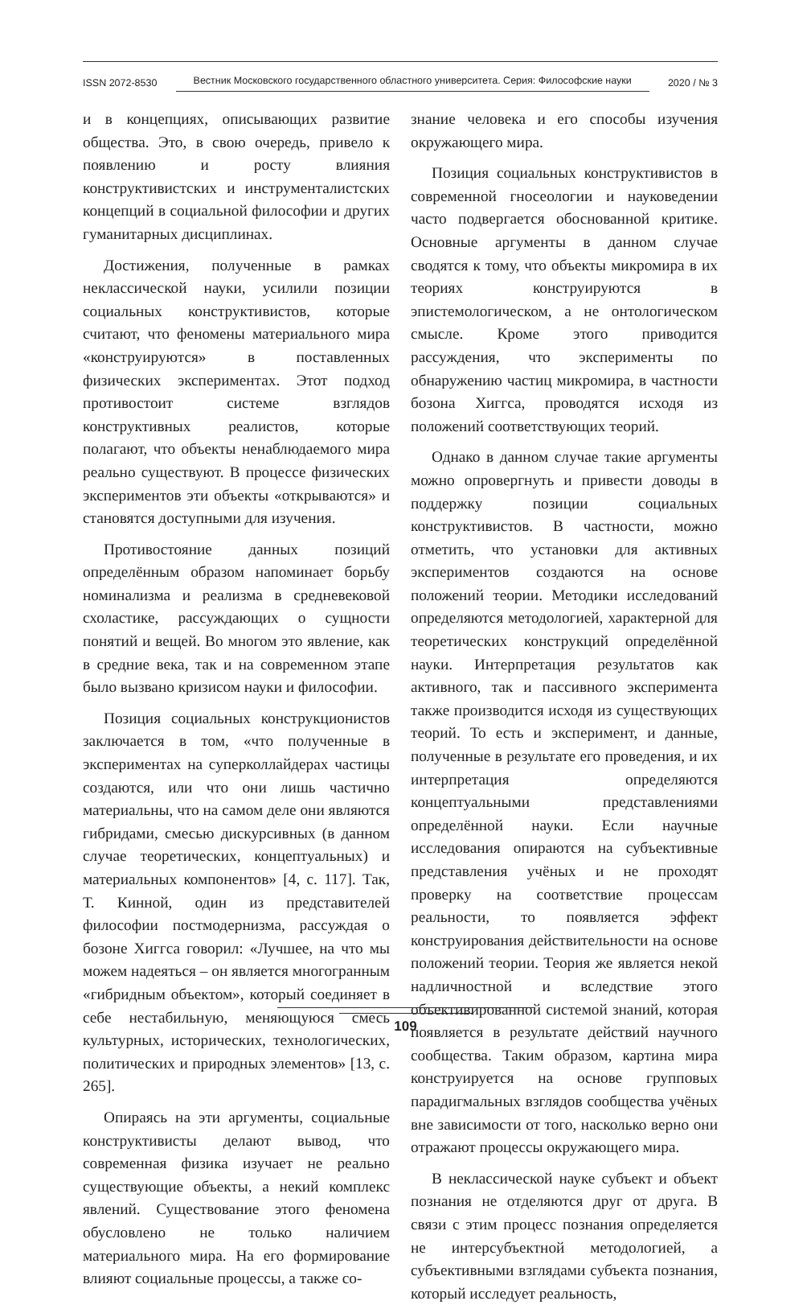ISSN 2072-8530 Вестник Московского государственного областного университета. Серия: Философские науки 2020 / № 3
и в концепциях, описывающих развитие общества. Это, в свою очередь, привело к появлению и росту влияния конструктивистских и инструменталистских концепций в социальной философии и других гуманитарных дисциплинах.
Достижения, полученные в рамках неклассической науки, усилили позиции социальных конструктивистов, которые считают, что феномены материального мира «конструируются» в поставленных физических экспериментах. Этот подход противостоит системе взглядов конструктивных реалистов, которые полагают, что объекты ненаблюдаемого мира реально существуют. В процессе физических экспериментов эти объекты «открываются» и становятся доступными для изучения.
Противостояние данных позиций определённым образом напоминает борьбу номинализма и реализма в средневековой схоластике, рассуждающих о сущности понятий и вещей. Во многом это явление, как в средние века, так и на современном этапе было вызвано кризисом науки и философии.
Позиция социальных конструкционистов заключается в том, «что полученные в экспериментах на суперколлайдерах частицы создаются, или что они лишь частично материальны, что на самом деле они являются гибридами, смесью дискурсивных (в данном случае теоретических, концептуальных) и материальных компонентов» [4, с. 117]. Так, Т. Кинной, один из представителей философии постмодернизма, рассуждая о бозоне Хиггса говорил: «Лучшее, на что мы можем надеяться – он является многогранным «гибридным объектом», который соединяет в себе нестабильную, меняющуюся смесь культурных, исторических, технологических, политических и природных элементов» [13, с. 265].
Опираясь на эти аргументы, социальные конструктивисты делают вывод, что современная физика изучает не реально существующие объекты, а некий комплекс явлений. Существование этого феномена обусловлено не только наличием материального мира. На его формирование влияют социальные процессы, а также со-
знание человека и его способы изучения окружающего мира.
Позиция социальных конструктивистов в современной гносеологии и науковедении часто подвергается обоснованной критике. Основные аргументы в данном случае сводятся к тому, что объекты микромира в их теориях конструируются в эпистемологическом, а не онтологическом смысле. Кроме этого приводится рассуждения, что эксперименты по обнаружению частиц микромира, в частности бозона Хиггса, проводятся исходя из положений соответствующих теорий.
Однако в данном случае такие аргументы можно опровергнуть и привести доводы в поддержку позиции социальных конструктивистов. В частности, можно отметить, что установки для активных экспериментов создаются на основе положений теории. Методики исследований определяются методологией, характерной для теоретических конструкций определённой науки. Интерпретация результатов как активного, так и пассивного эксперимента также производится исходя из существующих теорий. То есть и эксперимент, и данные, полученные в результате его проведения, и их интерпретация определяются концептуальными представлениями определённой науки. Если научные исследования опираются на субъективные представления учёных и не проходят проверку на соответствие процессам реальности, то появляется эффект конструирования действительности на основе положений теории. Теория же является некой надличностной и вследствие этого объективированной системой знаний, которая появляется в результате действий научного сообщества. Таким образом, картина мира конструируется на основе групповых парадигмальных взглядов сообщества учёных вне зависимости от того, насколько верно они отражают процессы окружающего мира.
В неклассической науке субъект и объект познания не отделяются друг от друга. В связи с этим процесс познания определяется не интерсубъектной методологией, а субъективными взглядами субъекта познания, который исследует реальность,
109